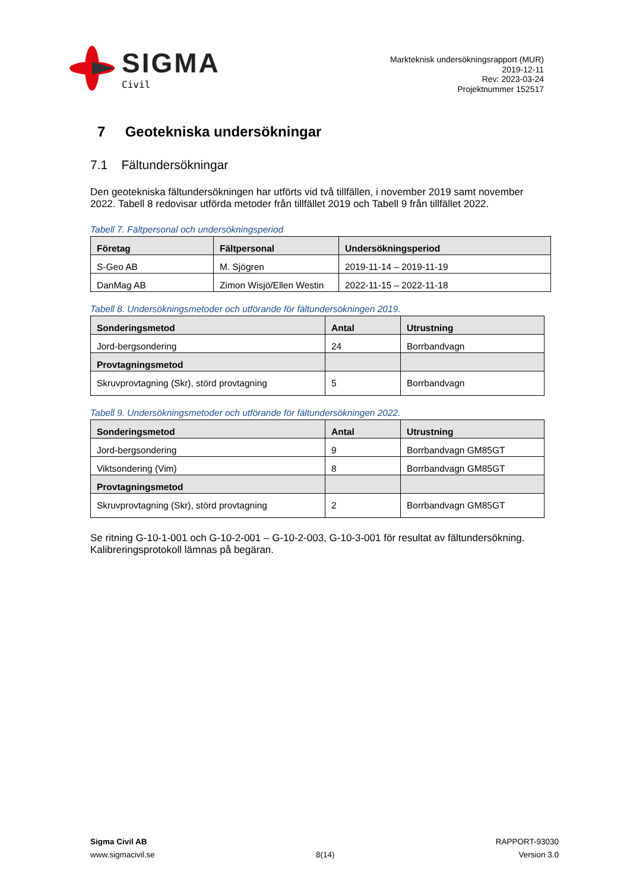SIGMA
Civil
Markteknisk undersökningsrapport (MUR)
2019-12-11
Rev: 2023-03-24
Projektnummer 152517
7 Geotekniska undersökningar
7.1 Fältundersökningar
Den geotekniska fältundersökningen har utförts vid två tillfällen, i november 2019 samt november 2022. Tabell 8 redovisar utförda metoder från tillfället 2019 och Tabell 9 från tillfället 2022.
Tabell 7. Fältpersonal och undersökningsperiod
| Företag | Fältpersonal | Undersökningsperiod |
| --- | --- | --- |
| S-Geo AB | M. Sjögren | 2019-11-14 – 2019-11-19 |
| DanMag AB | Zimon Wisjö/Ellen Westin | 2022-11-15 – 2022-11-18 |
Tabell 8. Undersökningsmetoder och utförande för fältundersökningen 2019.
| Sonderingsmetod | Antal | Utrustning |
| --- | --- | --- |
| Jord-bergsondering | 24 | Borrbandvagn |
| Provtagningsmetod | | |
| Skruvprovtagning (Skr), störd provtagning | 5 | Borrbandvagn |
Tabell 9. Undersökningsmetoder och utförande för fältundersökningen 2022.
| Sonderingsmetod | Antal | Utrustning |
| --- | --- | --- |
| Jord-bergsondering | 9 | Borrbandvagn GM85GT |
| Viktsondering (Vim) | 8 | Borrbandvagn GM85GT |
| Provtagningsmetod | | |
| Skruvprovtagning (Skr), störd provtagning | 2 | Borrbandvagn GM85GT |
Se ritning G-10-1-001 och G-10-2-001 – G-10-2-003, G-10-3-001 för resultat av fältundersökning. Kalibreringsprotokoll lämnas på begäran.
Sigma Civil AB
www.sigmacivil.se
8(14) RAPPORT-93030
Version 3.0